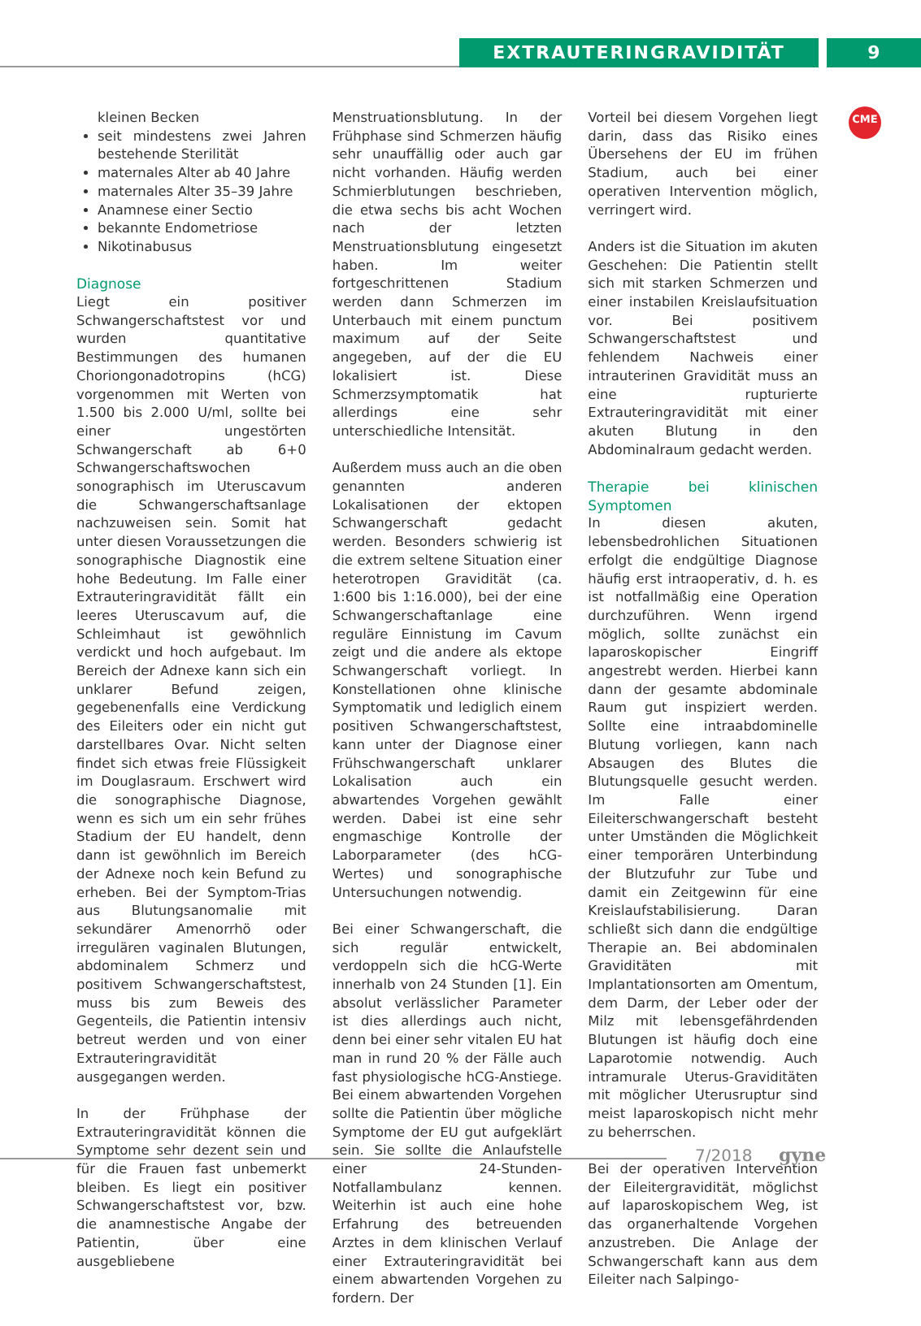EXTRAUTERINGRAVIDITÄT 9
CME
kleinen Becken
seit mindestens zwei Jahren bestehende Sterilität
maternales Alter ab 40 Jahre
maternales Alter 35–39 Jahre
Anamnese einer Sectio
bekannte Endometriose
Nikotinabusus
Diagnose
Liegt ein positiver Schwangerschaftstest vor und wurden quantitative Bestimmungen des humanen Choriongonadotropins (hCG) vorgenommen mit Werten von 1.500 bis 2.000 U/ml, sollte bei einer ungestörten Schwangerschaft ab 6+0 Schwangerschaftswochen sonographisch im Uteruscavum die Schwangerschaftsanlage nachzuweisen sein. Somit hat unter diesen Voraussetzungen die sonographische Diagnostik eine hohe Bedeutung. Im Falle einer Extrauteringravidität fällt ein leeres Uteruscavum auf, die Schleimhaut ist gewöhnlich verdickt und hoch aufgebaut. Im Bereich der Adnexe kann sich ein unklarer Befund zeigen, gegebenenfalls eine Verdickung des Eileiters oder ein nicht gut darstellbares Ovar. Nicht selten findet sich etwas freie Flüssigkeit im Douglasraum. Erschwert wird die sonographische Diagnose, wenn es sich um ein sehr frühes Stadium der EU handelt, denn dann ist gewöhnlich im Bereich der Adnexe noch kein Befund zu erheben. Bei der Symptom-Trias aus Blutungsanomalie mit sekundärer Amenorrhö oder irregulären vaginalen Blutungen, abdominalem Schmerz und positivem Schwangerschaftstest, muss bis zum Beweis des Gegenteils, die Patientin intensiv betreut werden und von einer Extrauteringravidität ausgegangen werden.
In der Frühphase der Extrauteringravidität können die Symptome sehr dezent sein und für die Frauen fast unbemerkt bleiben. Es liegt ein positiver Schwangerschaftstest vor, bzw. die anamnestische Angabe der Patientin, über eine ausgebliebene
Menstruationsblutung. In der Frühphase sind Schmerzen häufig sehr unauffällig oder auch gar nicht vorhanden. Häufig werden Schmierblutungen beschrieben, die etwa sechs bis acht Wochen nach der letzten Menstruationsblutung eingesetzt haben. Im weiter fortgeschrittenen Stadium werden dann Schmerzen im Unterbauch mit einem punctum maximum auf der Seite angegeben, auf der die EU lokalisiert ist. Diese Schmerzsymptomatik hat allerdings eine sehr unterschiedliche Intensität.
Außerdem muss auch an die oben genannten anderen Lokalisationen der ektopen Schwangerschaft gedacht werden. Besonders schwierig ist die extrem seltene Situation einer heterotropen Gravidität (ca. 1:600 bis 1:16.000), bei der eine Schwangerschaftanlage eine reguläre Einnistung im Cavum zeigt und die andere als ektope Schwangerschaft vorliegt. In Konstellationen ohne klinische Symptomatik und lediglich einem positiven Schwangerschaftstest, kann unter der Diagnose einer Frühschwangerschaft unklarer Lokalisation auch ein abwartendes Vorgehen gewählt werden. Dabei ist eine sehr engmaschige Kontrolle der Laborparameter (des hCG-Wertes) und sonographische Untersuchungen notwendig.
Bei einer Schwangerschaft, die sich regulär entwickelt, verdoppeln sich die hCG-Werte innerhalb von 24 Stunden [1]. Ein absolut verlässlicher Parameter ist dies allerdings auch nicht, denn bei einer sehr vitalen EU hat man in rund 20 % der Fälle auch fast physiologische hCG-Anstiege. Bei einem abwartenden Vorgehen sollte die Patientin über mögliche Symptome der EU gut aufgeklärt sein. Sie sollte die Anlaufstelle einer 24-Stunden-Notfallambulanz kennen. Weiterhin ist auch eine hohe Erfahrung des betreuenden Arztes in dem klinischen Verlauf einer Extrauteringravidität bei einem abwartenden Vorgehen zu fordern. Der
Vorteil bei diesem Vorgehen liegt darin, dass das Risiko eines Übersehens der EU im frühen Stadium, auch bei einer operativen Intervention möglich, verringert wird.
Anders ist die Situation im akuten Geschehen: Die Patientin stellt sich mit starken Schmerzen und einer instabilen Kreislaufsituation vor. Bei positivem Schwangerschaftstest und fehlendem Nachweis einer intrauterinen Gravidität muss an eine rupturierte Extrauteringravidität mit einer akuten Blutung in den Abdominalraum gedacht werden.
Therapie bei klinischen Symptomen
In diesen akuten, lebensbedrohlichen Situationen erfolgt die endgültige Diagnose häufig erst intraoperativ, d. h. es ist notfallmäßig eine Operation durchzuführen. Wenn irgend möglich, sollte zunächst ein laparoskopischer Eingriff angestrebt werden. Hierbei kann dann der gesamte abdominale Raum gut inspiziert werden. Sollte eine intraabdominelle Blutung vorliegen, kann nach Absaugen des Blutes die Blutungsquelle gesucht werden. Im Falle einer Eileiterschwangerschaft besteht unter Umständen die Möglichkeit einer temporären Unterbindung der Blutzufuhr zur Tube und damit ein Zeitgewinn für eine Kreislaufstabilisierung. Daran schließt sich dann die endgültige Therapie an. Bei abdominalen Graviditäten mit Implantationsorten am Omentum, dem Darm, der Leber oder der Milz mit lebensgefährdenden Blutungen ist häufig doch eine Laparotomie notwendig. Auch intramurale Uterus-Graviditäten mit möglicher Uterusruptur sind meist laparoskopisch nicht mehr zu beherrschen.
Bei der operativen Intervention der Eileitergravidität, möglichst auf laparoskopischem Weg, ist das organerhaltende Vorgehen anzustreben. Die Anlage der Schwangerschaft kann aus dem Eileiter nach Salpingo-
7/2018 gyne